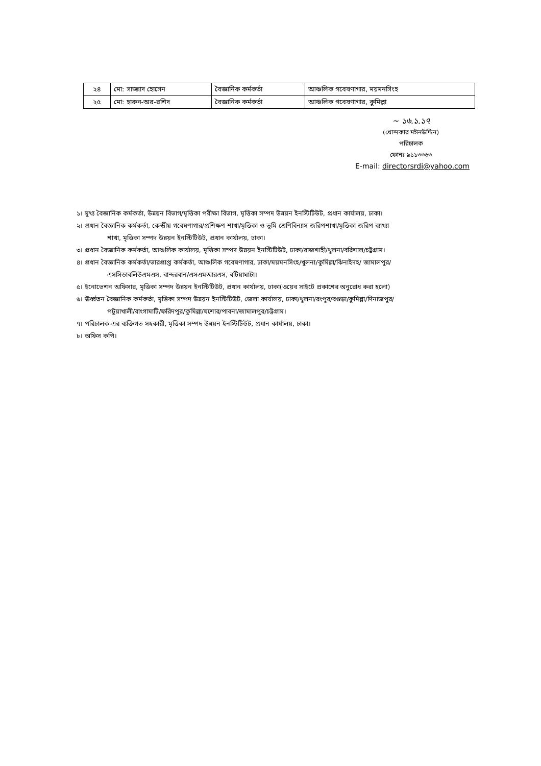| ২৪ | মো: সাজ্জাদ হোসেন | বৈজ্ঞানিক কর্মকর্তা | আঞ্চলিক গবেষণাগার, ময়মনসিংহ |
| ২৫ | মো: হারুন-অর-রশিদ | বৈজ্ঞানিক কর্মকর্তা | আঞ্চলিক গবেষণাগার, কুমিল্লা |
~ ১৬.১.১৭
(খোন্দকার মঈনউদ্দিন)
পরিচালক
ফোনঃ ৯১১৩৩৬৩
E-mail: directorsrdi@yahoo.com
১। মুখ্য বৈজ্ঞানিক কর্মকর্তা, উন্নয়ন বিভাগ/মৃত্তিকা পরীক্ষা বিভাগ, মৃত্তিকা সম্পদ উন্নয়ন ইনস্টিটিউট, প্রধান কার্যালয়, ঢাকা।
২। প্রধান বৈজ্ঞানিক কর্মকর্তা, কেন্দ্রীয় গবেষণাগার/প্রশিক্ষণ শাখা/মৃত্তিকা ও ভূমি শ্রেণিবিন্যাস জরিপশাখা/মৃত্তিকা জরিপ ব্যাখ্যা
শাখা, মৃত্তিকা সম্পদ উন্নয়ন ইনস্টিটিউট, প্রধান কার্যালয়, ঢাকা।
৩। প্রধান বৈজ্ঞানিক কর্মকর্তা, আঞ্চলিক কার্যালয়, মৃত্তিকা সম্পদ উন্নয়ন ইনস্টিটিউট, ঢাকা/রাজশাহী/খুলনা/বরিশাল/চট্টগ্রাম।
৪। প্রধান বৈজ্ঞানিক কর্মকর্তা/ভারপ্রাপ্ত কর্মকর্তা, আঞ্চলিক গবেষণাগার, ঢাকা/ময়মনসিংহ/খুলনা/কুমিল্লা/ঝিনাইদহ/ জামালপুর/
এসসিডাবলিউএমএস, বান্দরবান/এসএমআরএস, বটিয়াঘাটা।
৫। ইনোভেশন অফিসার, মৃত্তিকা সম্পদ উন্নয়ন ইনস্টিটিউট, প্রধান কার্যালয়, ঢাকা(ওয়েব সাইটে প্রকাশের অনুরোধ করা হলো)
৬। ঊর্ধ্বতন বৈজ্ঞানিক কর্মকর্তা, মৃত্তিকা সম্পদ উন্নয়ন ইনস্টিটিউট, জেলা কার্যালয়, ঢাকা/খুলনা/রংপুর/বগুড়া/কুমিল্লা/দিনাজপুর/
পটুয়াখালী/রাংগামাটি/ফরিদপুর/কুমিল্লা/যশোর/পাবনা/জামালপুর/চট্টগ্রাম।
৭। পরিচালক-এর ব্যক্তিগত সহকারী, মৃত্তিকা সম্পদ উন্নয়ন ইনস্টিটিউট, প্রধান কার্যালয়, ঢাকা।
৮। অফিস কপি।